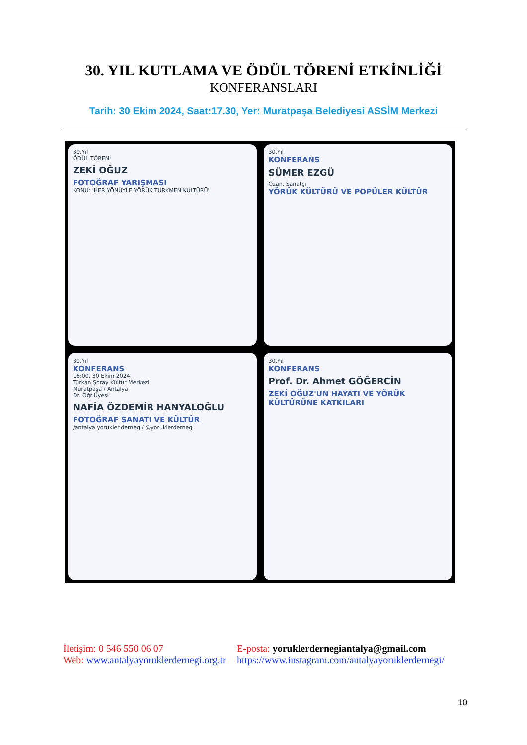30. YIL KUTLAMA VE ÖDÜL TÖRENİ ETKİNLİĞİ
KONFERANSLARI
Tarih: 30 Ekim 2024, Saat:17.30, Yer: Muratpaşa Belediyesi ASSİM Merkezi
30.Yıl
ÖDÜL TÖRENİ
ZEKİ OĞUZ
FOTOĞRAF YARIŞMASI
KONU: 'HER YÖNÜYLE YÖRÜK TÜRKMEN KÜLTÜRÜ'
30.Yıl
KONFERANS
SÜMER EZGÜ
Ozan, Sanatçı
YÖRÜK KÜLTÜRÜ VE POPÜLER KÜLTÜR
30.Yıl
KONFERANS
16:00, 30 Ekim 2024
Türkan Şoray Kültür Merkezi
Muratpaşa / Antalya
Dr. Öğr.Üyesi
NAFİA ÖZDEMİR HANYALOĞLU
FOTOĞRAF SANATI VE KÜLTÜR
/antalya.yorukler.dernegi/ @yoruklerderneg
30.Yıl
KONFERANS
Prof. Dr. Ahmet GÖĞERCİN
ZEKİ OĞUZ'UN HAYATI VE YÖRÜK KÜLTÜRÜNE KATKILARI
İletişim: 0 546 550 06 07
Web: www.antalyayoruklerdernegi.org.tr
E-posta: yoruklerdernegiantalya@gmail.com
https://www.instagram.com/antalyayoruklerdernegi/
10